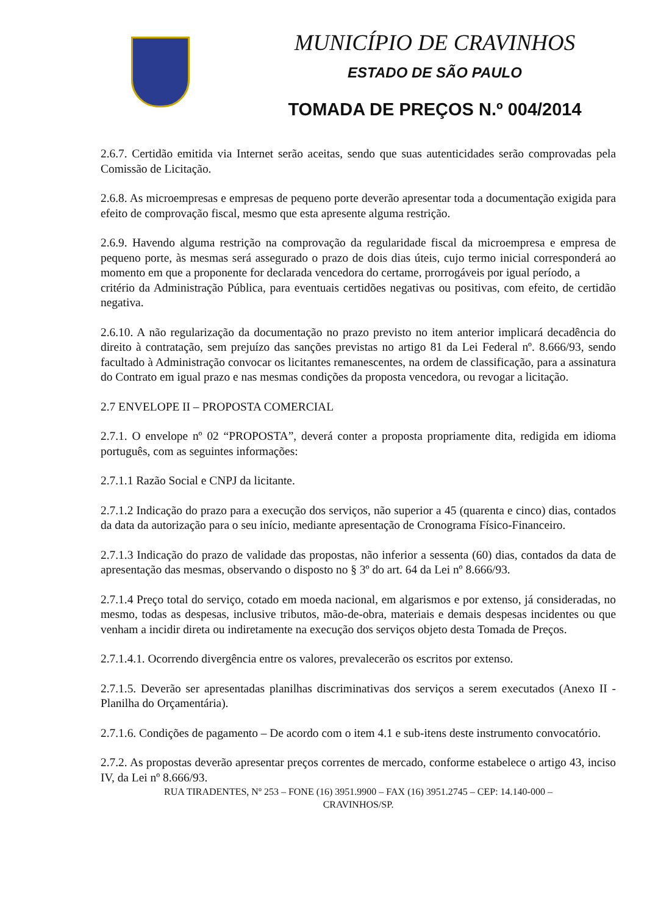MUNICÍPIO DE CRAVINHOS
ESTADO DE SÃO PAULO
TOMADA DE PREÇOS N.º 004/2014
2.6.7. Certidão emitida via Internet serão aceitas, sendo que suas autenticidades serão comprovadas pela Comissão de Licitação.
2.6.8. As microempresas e empresas de pequeno porte deverão apresentar toda a documentação exigida para efeito de comprovação fiscal, mesmo que esta apresente alguma restrição.
2.6.9. Havendo alguma restrição na comprovação da regularidade fiscal da microempresa e empresa de pequeno porte, às mesmas será assegurado o prazo de dois dias úteis, cujo termo inicial corresponderá ao momento em que a proponente for declarada vencedora do certame, prorrogáveis por igual período, a
critério da Administração Pública, para eventuais certidões negativas ou positivas, com efeito, de certidão negativa.
2.6.10. A não regularização da documentação no prazo previsto no item anterior implicará decadência do direito à contratação, sem prejuízo das sanções previstas no artigo 81 da Lei Federal nº. 8.666/93, sendo facultado à Administração convocar os licitantes remanescentes, na ordem de classificação, para a assinatura do Contrato em igual prazo e nas mesmas condições da proposta vencedora, ou revogar a licitação.
2.7 ENVELOPE II – PROPOSTA COMERCIAL
2.7.1. O envelope nº 02 “PROPOSTA”, deverá conter a proposta propriamente dita, redigida em idioma português, com as seguintes informações:
2.7.1.1 Razão Social e CNPJ da licitante.
2.7.1.2 Indicação do prazo para a execução dos serviços, não superior a 45 (quarenta e cinco) dias, contados da data da autorização para o seu início, mediante apresentação de Cronograma Físico-Financeiro.
2.7.1.3 Indicação do prazo de validade das propostas, não inferior a sessenta (60) dias, contados da data de apresentação das mesmas, observando o disposto no § 3º do art. 64 da Lei nº 8.666/93.
2.7.1.4 Preço total do serviço, cotado em moeda nacional, em algarismos e por extenso, já consideradas, no mesmo, todas as despesas, inclusive tributos, mão-de-obra, materiais e demais despesas incidentes ou que venham a incidir direta ou indiretamente na execução dos serviços objeto desta Tomada de Preços.
2.7.1.4.1. Ocorrendo divergência entre os valores, prevalecerão os escritos por extenso.
2.7.1.5. Deverão ser apresentadas planilhas discriminativas dos serviços a serem executados (Anexo II - Planilha do Orçamentária).
2.7.1.6. Condições de pagamento – De acordo com o item 4.1 e sub-itens deste instrumento convocatório.
2.7.2. As propostas deverão apresentar preços correntes de mercado, conforme estabelece o artigo 43, inciso IV, da Lei nº 8.666/93.
RUA TIRADENTES, Nº 253 – FONE (16) 3951.9900 – FAX (16) 3951.2745 – CEP: 14.140-000 –
CRAVINHOS/SP.